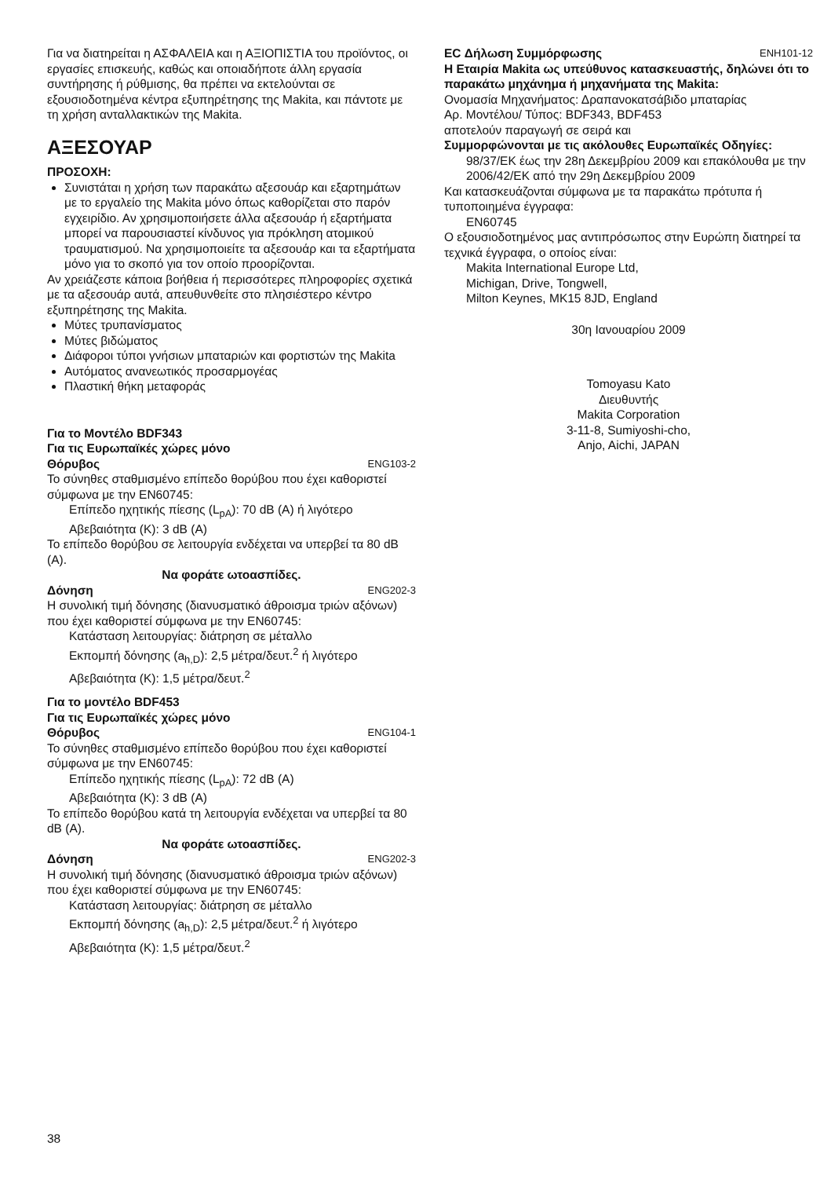Για να διατηρείται η ΑΣΦΑΛΕΙΑ και η ΑΞΙΟΠΙΣΤΙΑ του προϊόντος, οι εργασίες επισκευής, καθώς και οποιαδήποτε άλλη εργασία συντήρησης ή ρύθμισης, θα πρέπει να εκτελούνται σε εξουσιοδοτημένα κέντρα εξυπηρέτησης της Makita, και πάντοτε με τη χρήση ανταλλακτικών της Makita.
ΑΞΕΣΟΥΑΡ
ΠΡΟΣΟΧΗ:
Συνιστάται η χρήση των παρακάτω αξεσουάρ και εξαρτημάτων με το εργαλείο της Makita μόνο όπως καθορίζεται στο παρόν εγχειρίδιο. Αν χρησιμοποιήσετε άλλα αξεσουάρ ή εξαρτήματα μπορεί να παρουσιαστεί κίνδυνος για πρόκληση ατομικού τραυματισμού. Να χρησιμοποιείτε τα αξεσουάρ και τα εξαρτήματα μόνο για το σκοπό για τον οποίο προορίζονται.
Αν χρειάζεστε κάποια βοήθεια ή περισσότερες πληροφορίες σχετικά με τα αξεσουάρ αυτά, απευθυνθείτε στο πλησιέστερο κέντρο εξυπηρέτησης της Makita.
Μύτες τρυπανίσματος
Μύτες βιδώματος
Διάφοροι τύποι γνήσιων μπαταριών και φορτιστών της Makita
Αυτόματος ανανεωτικός προσαρμογέας
Πλαστική θήκη μεταφοράς
Για το Μοντέλο BDF343
Για τις Ευρωπαϊκές χώρες μόνο
Θόρυβος ENG103-2
Το σύνηθες σταθμισμένο επίπεδο θορύβου που έχει καθοριστεί σύμφωνα με την EN60745:
Επίπεδο ηχητικής πίεσης (L<sub>pA</sub>): 70 dB (A) ή λιγότερο
Αβεβαιότητα (K): 3 dB (A)
Το επίπεδο θορύβου σε λειτουργία ενδέχεται να υπερβεί τα 80 dB (A).
Να φοράτε ωτοασπίδες.
Δόνηση ENG202-3
Η συνολική τιμή δόνησης (διανυσματικό άθροισμα τριών αξόνων) που έχει καθοριστεί σύμφωνα με την EN60745:
Κατάσταση λειτουργίας: διάτρηση σε μέταλλο
Εκπομπή δόνησης (a<sub>h,D</sub>): 2,5 μέτρα/δευτ.<sup>2</sup> ή λιγότερο
Αβεβαιότητα (K): 1,5 μέτρα/δευτ.<sup>2</sup>
Για το μοντέλο BDF453
Για τις Ευρωπαϊκές χώρες μόνο
Θόρυβος ENG104-1
Το σύνηθες σταθμισμένο επίπεδο θορύβου που έχει καθοριστεί σύμφωνα με την EN60745:
Επίπεδο ηχητικής πίεσης (L<sub>pA</sub>): 72 dB (A)
Αβεβαιότητα (K): 3 dB (A)
Το επίπεδο θορύβου κατά τη λειτουργία ενδέχεται να υπερβεί τα 80 dB (A).
Να φοράτε ωτοασπίδες.
Δόνηση ENG202-3
Η συνολική τιμή δόνησης (διανυσματικό άθροισμα τριών αξόνων) που έχει καθοριστεί σύμφωνα με την EN60745:
Κατάσταση λειτουργίας: διάτρηση σε μέταλλο
Εκπομπή δόνησης (a<sub>h,D</sub>): 2,5 μέτρα/δευτ.<sup>2</sup> ή λιγότερο
Αβεβαιότητα (K): 1,5 μέτρα/δευτ.<sup>2</sup>
EC Δήλωση Συμμόρφωσης ENH101-12
Η Εταιρία Makita ως υπεύθυνος κατασκευαστής, δηλώνει ότι το παρακάτω μηχάνημα ή μηχανήματα της Makita:
Ονομασία Μηχανήματος: Δραπανοκατσάβιδο μπαταρίας
Αρ. Μοντέλου/ Τύπος: BDF343, BDF453
αποτελούν παραγωγή σε σειρά και
Συμμορφώνονται με τις ακόλουθες Ευρωπαϊκές Οδηγίες:
98/37/ΕΚ έως την 28η Δεκεμβρίου 2009 και επακόλουθα με την 2006/42/ΕΚ από την 29η Δεκεμβρίου 2009
Και κατασκευάζονται σύμφωνα με τα παρακάτω πρότυπα ή τυποποιημένα έγγραφα:
EN60745
Ο εξουσιοδοτημένος μας αντιπρόσωπος στην Ευρώπη διατηρεί τα τεχνικά έγγραφα, ο οποίος είναι:
Makita International Europe Ltd,
Michigan, Drive, Tongwell,
Milton Keynes, MK15 8JD, England
30η Ιανουαρίου 2009
Tomoyasu Kato
Διευθυντής
Makita Corporation
3-11-8, Sumiyoshi-cho,
Anjo, Aichi, JAPAN
38